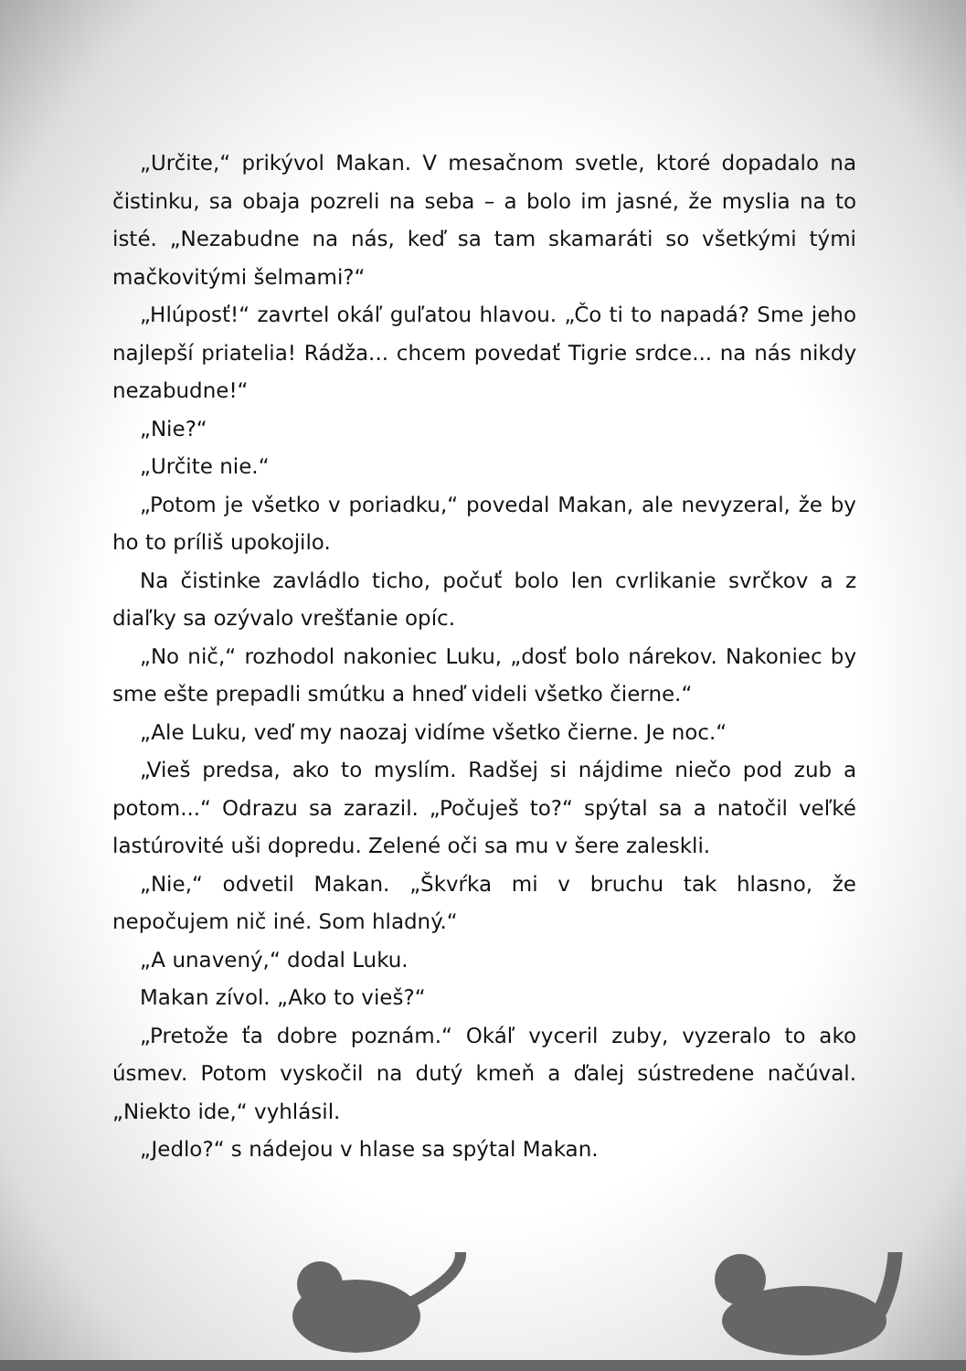„Určite,“ prikývol Makan. V mesačnom svetle, ktoré dopadalo na čistinku, sa obaja pozreli na seba – a bolo im jasné, že myslia na to isté. „Nezabudne na nás, keď sa tam skamaráti so všetkými tými mačkovitými šelmami?“
„Hlúposť!“ zavrtel okáľ guľatou hlavou. „Čo ti to napadá? Sme jeho najlepší priatelia! Rádža... chcem povedať Tigrie srdce... na nás nikdy nezabudne!“
„Nie?“
„Určite nie.“
„Potom je všetko v poriadku,“ povedal Makan, ale nevyzeral, že by ho to príliš upokojilo.
Na čistinke zavládlo ticho, počuť bolo len cvrlikanie svrčkov a z diaľky sa ozývalo vrešťanie opíc.
„No nič,“ rozhodol nakoniec Luku, „dosť bolo nárekov. Nakoniec by sme ešte prepadli smútku a hneď videli všetko čierne.“
„Ale Luku, veď my naozaj vidíme všetko čierne. Je noc.“
„Vieš predsa, ako to myslím. Radšej si nájdime niečo pod zub a potom...“ Odrazu sa zarazil. „Počuješ to?“ spýtal sa a natočil veľké lastúrovité uši dopredu. Zelené oči sa mu v šere zaleskli.
„Nie,“ odvetil Makan. „Škvŕka mi v bruchu tak hlasno, že nepočujem nič iné. Som hladný.“
„A unavený,“ dodal Luku.
Makan zívol. „Ako to vieš?“
„Pretože ťa dobre poznám.“ Okáľ vyceril zuby, vyzeralo to ako úsmev. Potom vyskočil na dutý kmeň a ďalej sústredene načúval. „Niekto ide,“ vyhlásil.
„Jedlo?“ s nádejou v hlase sa spýtal Makan.